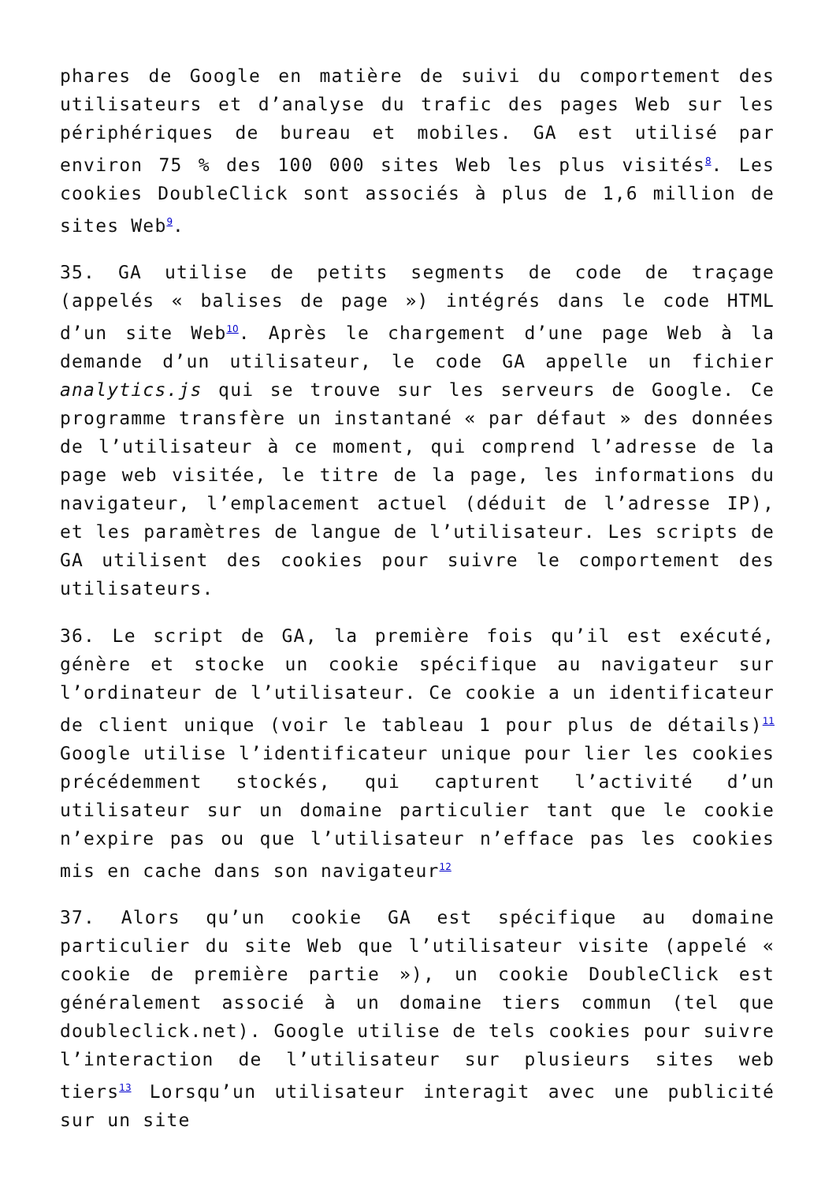phares de Google en matière de suivi du comportement des utilisateurs et d’analyse du trafic des pages Web sur les périphériques de bureau et mobiles. GA est utilisé par environ 75 % des 100 000 sites Web les plus visités<sup>8</sup>. Les cookies DoubleClick sont associés à plus de 1,6 million de sites Web<sup>9</sup>.
35. GA utilise de petits segments de code de traçage (appelés « balises de page ») intégrés dans le code HTML d’un site Web<sup>10</sup>. Après le chargement d’une page Web à la demande d’un utilisateur, le code GA appelle un fichier analytics.js qui se trouve sur les serveurs de Google. Ce programme transfère un instantané « par défaut » des données de l’utilisateur à ce moment, qui comprend l’adresse de la page web visitée, le titre de la page, les informations du navigateur, l’emplacement actuel (déduit de l’adresse IP), et les paramètres de langue de l’utilisateur. Les scripts de GA utilisent des cookies pour suivre le comportement des utilisateurs.
36. Le script de GA, la première fois qu’il est exécuté, génère et stocke un cookie spécifique au navigateur sur l’ordinateur de l’utilisateur. Ce cookie a un identificateur de client unique (voir le tableau 1 pour plus de détails)<sup>11</sup> Google utilise l’identificateur unique pour lier les cookies précédemment stockés, qui capturent l’activité d’un utilisateur sur un domaine particulier tant que le cookie n’expire pas ou que l’utilisateur n’efface pas les cookies mis en cache dans son navigateur<sup>12</sup>
37. Alors qu’un cookie GA est spécifique au domaine particulier du site Web que l’utilisateur visite (appelé « cookie de première partie »), un cookie DoubleClick est généralement associé à un domaine tiers commun (tel que doubleclick.net). Google utilise de tels cookies pour suivre l’interaction de l’utilisateur sur plusieurs sites web tiers<sup>13</sup> Lorsqu’un utilisateur interagit avec une publicité sur un site